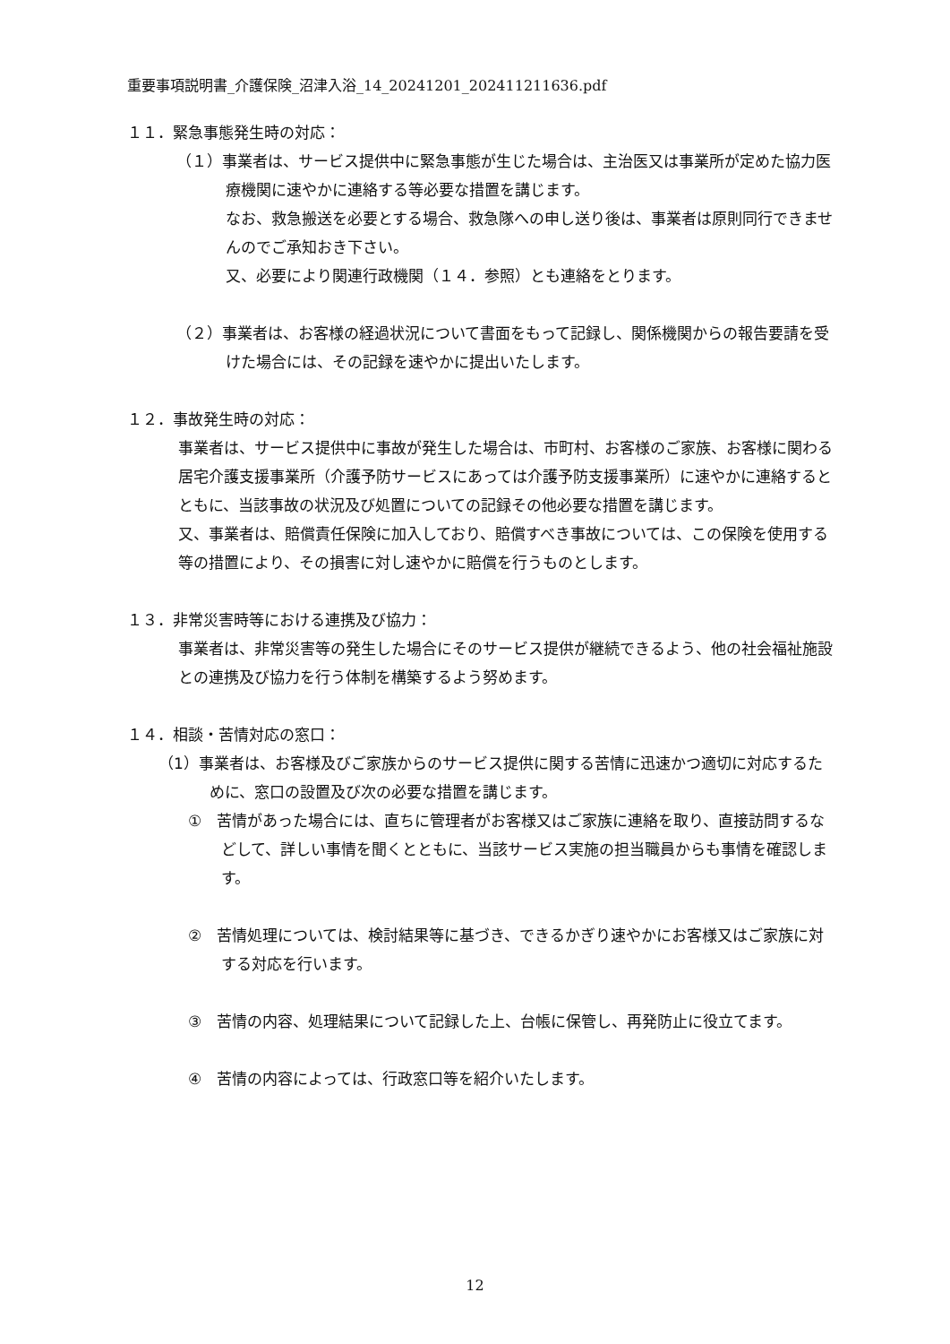重要事項説明書_介護保険_沼津入浴_14_20241201_202411211636.pdf
１１．緊急事態発生時の対応：
（１）事業者は、サービス提供中に緊急事態が生じた場合は、主治医又は事業所が定めた協力医療機関に速やかに連絡する等必要な措置を講じます。
なお、救急搬送を必要とする場合、救急隊への申し送り後は、事業者は原則同行できませんのでご承知おき下さい。
又、必要により関連行政機関（１４．参照）とも連絡をとります。
（２）事業者は、お客様の経過状況について書面をもって記録し、関係機関からの報告要請を受けた場合には、その記録を速やかに提出いたします。
１２．事故発生時の対応：
事業者は、サービス提供中に事故が発生した場合は、市町村、お客様のご家族、お客様に関わる居宅介護支援事業所（介護予防サービスにあっては介護予防支援事業所）に速やかに連絡するとともに、当該事故の状況及び処置についての記録その他必要な措置を講じます。
又、事業者は、賠償責任保険に加入しており、賠償すべき事故については、この保険を使用する等の措置により、その損害に対し速やかに賠償を行うものとします。
１３．非常災害時等における連携及び協力：
事業者は、非常災害等の発生した場合にそのサービス提供が継続できるよう、他の社会福祉施設との連携及び協力を行う体制を構築するよう努めます。
１４．相談・苦情対応の窓口：
（1）事業者は、お客様及びご家族からのサービス提供に関する苦情に迅速かつ適切に対応するために、窓口の設置及び次の必要な措置を講じます。
①　苦情があった場合には、直ちに管理者がお客様又はご家族に連絡を取り、直接訪問するなどして、詳しい事情を聞くとともに、当該サービス実施の担当職員からも事情を確認します。
②　苦情処理については、検討結果等に基づき、できるかぎり速やかにお客様又はご家族に対する対応を行います。
③　苦情の内容、処理結果について記録した上、台帳に保管し、再発防止に役立てます。
④　苦情の内容によっては、行政窓口等を紹介いたします。
12